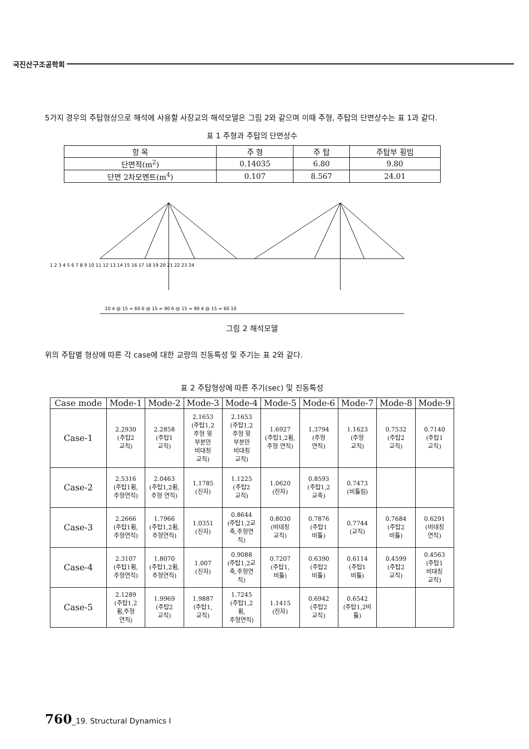국진산구조공학회
5가지 경우의 주탑형상으로 해석에 사용할 사장교의 해석모델은 그림 2와 같으며 이때 주형, 주탑의 단면상수는 표 1과 같다.
표 1 주형과 주탑의 단면상수
| 항 목 | 주 형 | 주 탑 | 주탑부 횡빔 |
| --- | --- | --- | --- |
| 단면적(m<sup>2</sup>) | 0.14035 | 6.80 | 9.80 |
| 단면 2차모멘트(m<sup>4</sup>) | 0.107 | 8.567 | 24.01 |
1 2 3 4 5 6 7 8 9 10 11 12 13 14 15 16 17 18 19 20 21 22 23 24
10 4 @ 15 = 60 6 @ 15 = 90 6 @ 15 = 90 4 @ 15 = 60 10
그림 2 해석모델
위의 주탑별 형상에 따른 각 case에 대한 교량의 진동특성 및 주기는 표 2와 같다.
표 2 주탑형상에 따른 주기(sec) 및 진동특성
| Case mode | Mode-1 | Mode-2 | Mode-3 | Mode-4 | Mode-5 | Mode-6 | Mode-7 | Mode-8 | Mode-9 |
| --- | --- | --- | --- | --- | --- | --- | --- | --- | --- |
| Case-1 | 2.2930 (주탑2 교직) | 2.2858 (주탑1 교직) | 2.1653 (주탑1,2 주형 윗 부분만 비대칭 교직) | 2.1653 (주탑1,2 주형 윗 부분만 비대칭 교직) | 1.6927 (주탑1,2휨, 주형 연직) | 1.3794 (주형 연직) | 1.1623 (주형 교직) | 0.7532 (주탑2 교직) | 0.7140 (주탑1 교직) |
| Case-2 | 2.5316 (주탑1휨, 주형연직) | 2.0463 (주탑1,2휨, 주형 연직) | 1.1785 (진자) | 1.1225 (주탑2 교직) | 1.0620 (진자) | 0.8593 (주탑1,2 교축) | 0.7473 (비틂림) | | |
| Case-3 | 2.2666 (주탑1휨, 주형연직) | 1.7966 (주탑1,2휨, 주형연직) | 1.0351 (진자) | 0.8644 (주탑1,2교 축,주형연 직) | 0.8030 (비대칭 교직) | 0.7876 (주탑1 비틂) | 0.7744 (교직) | 0.7684 (주탑2 비틂) | 0.6291 (비대칭 연직) |
| Case-4 | 2.3107 (주탑1휨, 주형연직) | 1.8070 (주탑1,2휨, 주형연직) | 1.007 (진자) | 0.9088 (주탑1,2교 축,주형연 직) | 0.7207 (주탑1, 비틂) | 0.6390 (주탑2 비틂) | 0.6114 (주탑1 비틂) | 0.4599 (주탑2 교직) | 0.4563 (주탑1 비대칭 교직) |
| Case-5 | 2.1289 (주탑1,2 휨,주형 연직) | 1.9969 (주탑2 교직) | 1.9887 (주탑1, 교직) | 1.7245 (주탑1,2 휨, 주형연직) | 1.1415 (진자) | 0.6942 (주탑2 교직) | 0.6542 (주탑1,2비 틂) | | |
760_19. Structural Dynamics I